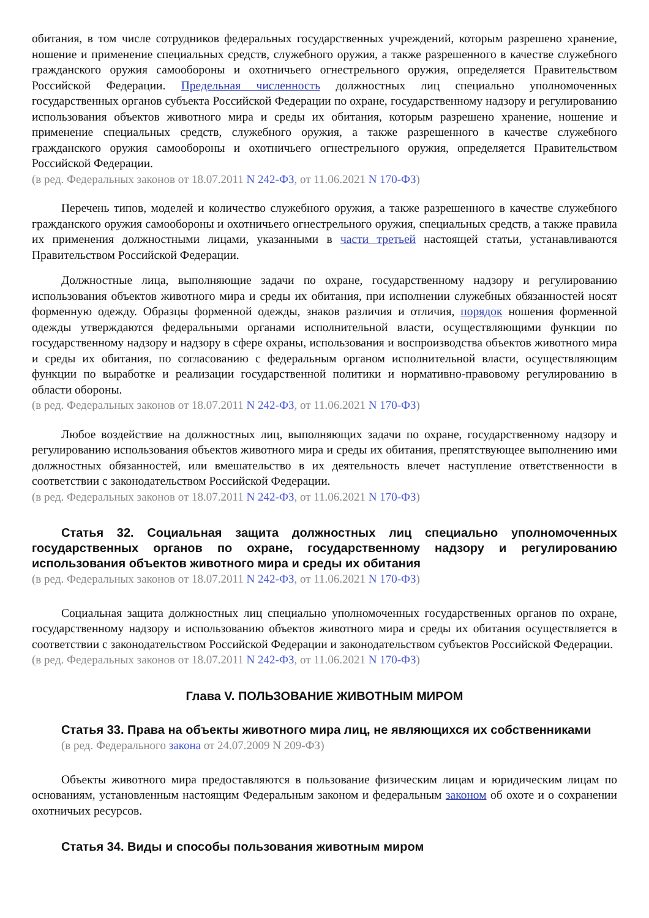обитания, в том числе сотрудников федеральных государственных учреждений, которым разрешено хранение, ношение и применение специальных средств, служебного оружия, а также разрешенного в качестве служебного гражданского оружия самообороны и охотничьего огнестрельного оружия, определяется Правительством Российской Федерации. Предельная численность должностных лиц специально уполномоченных государственных органов субъекта Российской Федерации по охране, государственному надзору и регулированию использования объектов животного мира и среды их обитания, которым разрешено хранение, ношение и применение специальных средств, служебного оружия, а также разрешенного в качестве служебного гражданского оружия самообороны и охотничьего огнестрельного оружия, определяется Правительством Российской Федерации.
(в ред. Федеральных законов от 18.07.2011 N 242-ФЗ, от 11.06.2021 N 170-ФЗ)
Перечень типов, моделей и количество служебного оружия, а также разрешенного в качестве служебного гражданского оружия самообороны и охотничьего огнестрельного оружия, специальных средств, а также правила их применения должностными лицами, указанными в части третьей настоящей статьи, устанавливаются Правительством Российской Федерации.
Должностные лица, выполняющие задачи по охране, государственному надзору и регулированию использования объектов животного мира и среды их обитания, при исполнении служебных обязанностей носят форменную одежду. Образцы форменной одежды, знаков различия и отличия, порядок ношения форменной одежды утверждаются федеральными органами исполнительной власти, осуществляющими функции по государственному надзору и надзору в сфере охраны, использования и воспроизводства объектов животного мира и среды их обитания, по согласованию с федеральным органом исполнительной власти, осуществляющим функции по выработке и реализации государственной политики и нормативно-правовому регулированию в области обороны.
(в ред. Федеральных законов от 18.07.2011 N 242-ФЗ, от 11.06.2021 N 170-ФЗ)
Любое воздействие на должностных лиц, выполняющих задачи по охране, государственному надзору и регулированию использования объектов животного мира и среды их обитания, препятствующее выполнению ими должностных обязанностей, или вмешательство в их деятельность влечет наступление ответственности в соответствии с законодательством Российской Федерации.
(в ред. Федеральных законов от 18.07.2011 N 242-ФЗ, от 11.06.2021 N 170-ФЗ)
Статья 32. Социальная защита должностных лиц специально уполномоченных государственных органов по охране, государственному надзору и регулированию использования объектов животного мира и среды их обитания
(в ред. Федеральных законов от 18.07.2011 N 242-ФЗ, от 11.06.2021 N 170-ФЗ)
Социальная защита должностных лиц специально уполномоченных государственных органов по охране, государственному надзору и использованию объектов животного мира и среды их обитания осуществляется в соответствии с законодательством Российской Федерации и законодательством субъектов Российской Федерации.
(в ред. Федеральных законов от 18.07.2011 N 242-ФЗ, от 11.06.2021 N 170-ФЗ)
Глава V. ПОЛЬЗОВАНИЕ ЖИВОТНЫМ МИРОМ
Статья 33. Права на объекты животного мира лиц, не являющихся их собственниками
(в ред. Федерального закона от 24.07.2009 N 209-ФЗ)
Объекты животного мира предоставляются в пользование физическим лицам и юридическим лицам по основаниям, установленным настоящим Федеральным законом и федеральным законом об охоте и о сохранении охотничьих ресурсов.
Статья 34. Виды и способы пользования животным миром